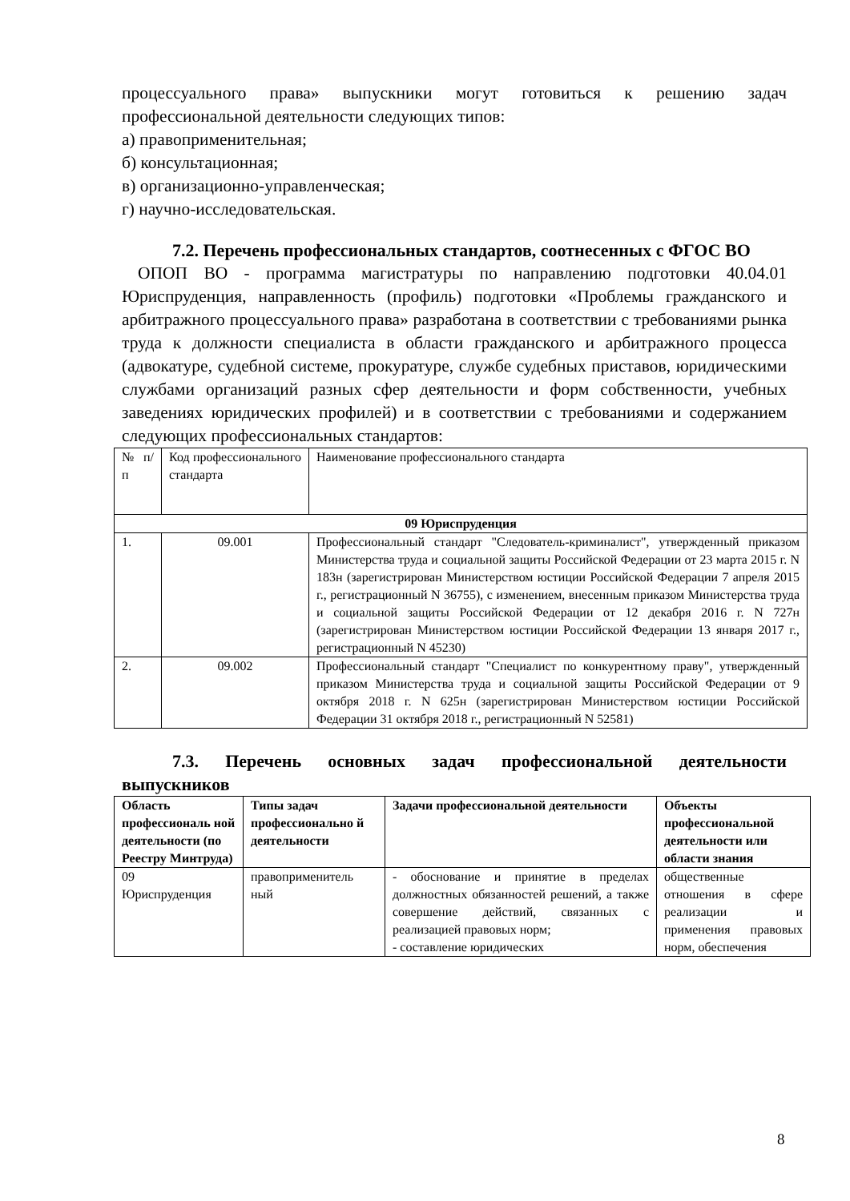процессуального права» выпускники могут готовиться к решению задач профессиональной деятельности следующих типов:
а) правоприменительная;
б) консультационная;
в) организационно-управленческая;
г) научно-исследовательская.
7.2. Перечень профессиональных стандартов, соотнесенных с ФГОС ВО
ОПОП ВО - программа магистратуры по направлению подготовки 40.04.01 Юриспруденция, направленность (профиль) подготовки «Проблемы гражданского и арбитражного процессуального права» разработана в соответствии с требованиями рынка труда к должности специалиста в области гражданского и арбитражного процесса (адвокатуре, судебной системе, прокуратуре, службе судебных приставов, юридическими службами организаций разных сфер деятельности и форм собственности, учебных заведениях юридических профилей) и в соответствии с требованиями и содержанием следующих профессиональных стандартов:
| № п/п | Код профессионального стандарта | Наименование профессионального стандарта |
| 09 Юриспруденция | | |
| 1. | 09.001 | Профессиональный стандарт "Следователь-криминалист", утвержденный приказом Министерства труда и социальной защиты Российской Федерации от 23 марта 2015 г. N 183н (зарегистрирован Министерством юстиции Российской Федерации 7 апреля 2015 г., регистрационный N 36755), с изменением, внесенным приказом Министерства труда и социальной защиты Российской Федерации от 12 декабря 2016 г. N 727н (зарегистрирован Министерством юстиции Российской Федерации 13 января 2017 г., регистрационный N 45230) |
| 2. | 09.002 | Профессиональный стандарт "Специалист по конкурентному праву", утвержденный приказом Министерства труда и социальной защиты Российской Федерации от 9 октября 2018 г. N 625н (зарегистрирован Министерством юстиции Российской Федерации 31 октября 2018 г., регистрационный N 52581) |
7.3. Перечень основных задач профессиональной деятельности выпускников
| Область профессиональ ной деятельности (по Реестру Минтруда) | Типы задач профессионально й деятельности | Задачи профессиональной деятельности | Объекты профессиональной деятельности или области знания |
| --- | --- | --- | --- |
| 09 Юриспруденция | правоприменитель ный | - обоснование и принятие в пределах должностных обязанностей решений, а также совершение действий, связанных с реализацией правовых норм; - составление юридических | общественные отношения в сфере реализации и применения правовых норм, обеспечения |
8